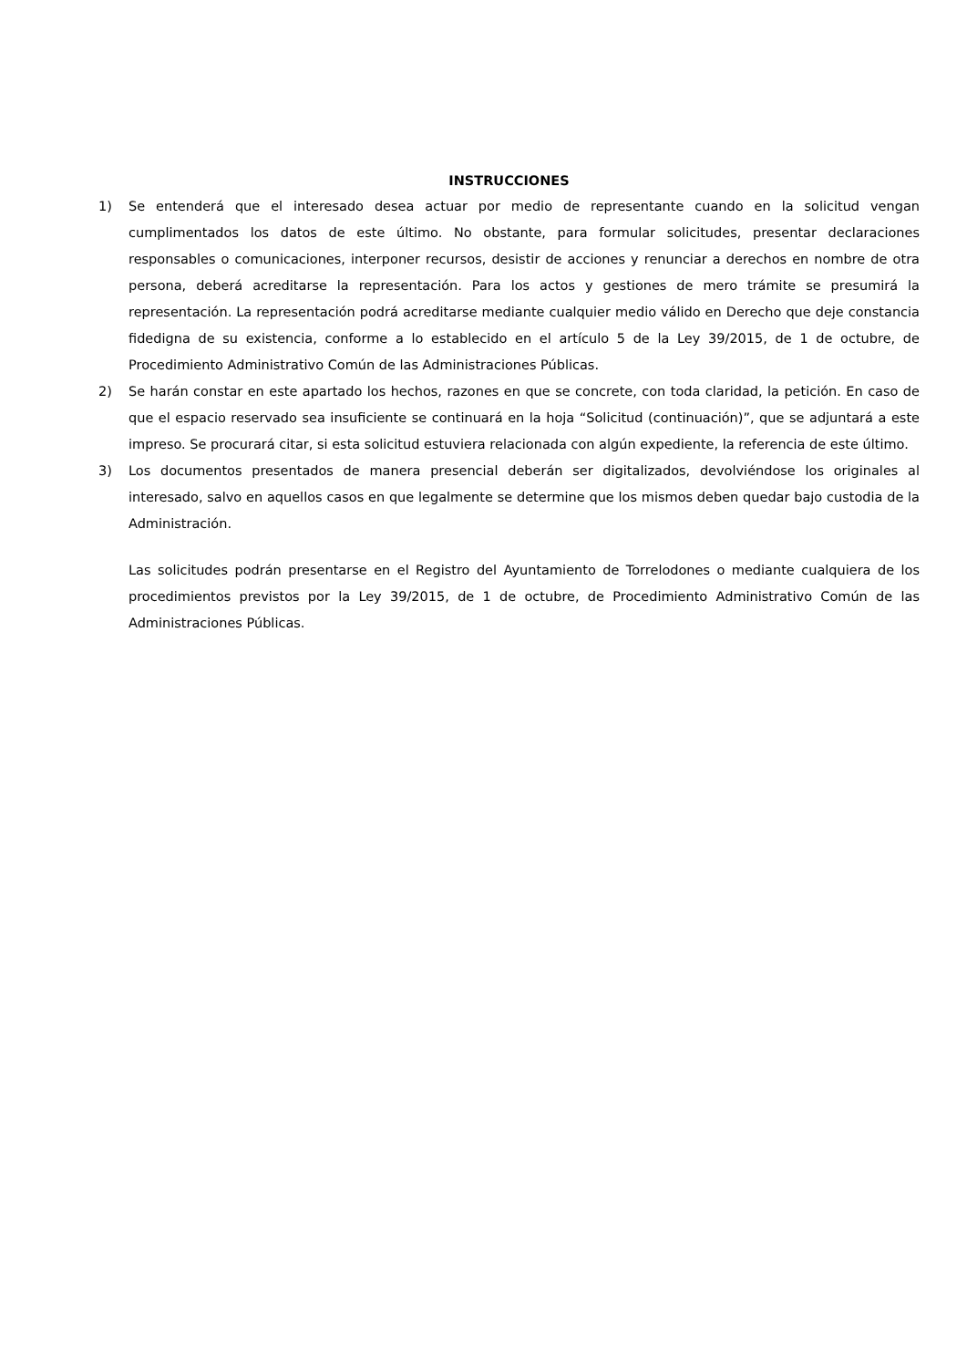INSTRUCCIONES
1) Se entenderá que el interesado desea actuar por medio de representante cuando en la solicitud vengan cumplimentados los datos de este último. No obstante, para formular solicitudes, presentar declaraciones responsables o comunicaciones, interponer recursos, desistir de acciones y renunciar a derechos en nombre de otra persona, deberá acreditarse la representación. Para los actos y gestiones de mero trámite se presumirá la representación. La representación podrá acreditarse mediante cualquier medio válido en Derecho que deje constancia fidedigna de su existencia, conforme a lo establecido en el artículo 5 de la Ley 39/2015, de 1 de octubre, de Procedimiento Administrativo Común de las Administraciones Públicas.
2) Se harán constar en este apartado los hechos, razones en que se concrete, con toda claridad, la petición. En caso de que el espacio reservado sea insuficiente se continuará en la hoja “Solicitud (continuación)”, que se adjuntará a este impreso. Se procurará citar, si esta solicitud estuviera relacionada con algún expediente, la referencia de este último.
3) Los documentos presentados de manera presencial deberán ser digitalizados, devolviéndose los originales al interesado, salvo en aquellos casos en que legalmente se determine que los mismos deben quedar bajo custodia de la Administración.
Las solicitudes podrán presentarse en el Registro del Ayuntamiento de Torrelodones o mediante cualquiera de los procedimientos previstos por la Ley 39/2015, de 1 de octubre, de Procedimiento Administrativo Común de las Administraciones Públicas.